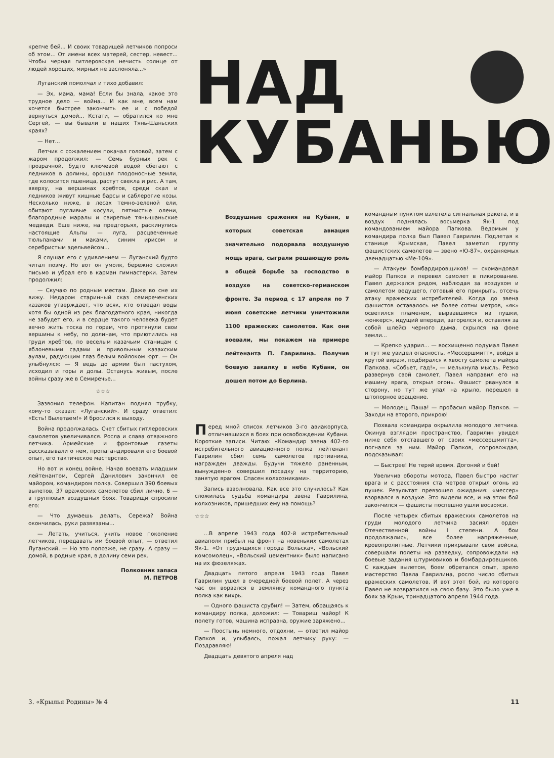крепче бей... И своих товарищей летчиков попроси об этом... От имени всех матерей, сестер, невест... Чтобы черная гитлеровская нечисть солнце от людей хороших, мирных не заслоняла...»
Луганский помолчал и тихо добавил:
— Эх, мама, мама! Если бы знала, какое это трудное дело — война... И как мне, всем нам хочется быстрее закончить ее и с победой вернуться домой... Кстати, — обратился ко мне Сергей, — вы бывали в наших Тянь-Шаньских краях?
— Нет...
Летчик с сожалением покачал головой, затем с жаром продолжил: — Семь бурных рек с прозрачной, будто ключевой водой сбегают с ледников в долины, орошая плодоносные земли, где колосится пшеница, растут свекла и рис. А там, вверху, на вершинах хребтов, среди скал и ледников живут хищные барсы и саблерогие козы. Несколько ниже, в лесах темно-зеленой ели, обитают пугливые косули, пятнистые олени, благородные маралы и свирепые тянь-шаньские медведи. Еще ниже, на предгорьях, раскинулись настоящие Альпы — луга, расцвеченные тюльпанами и маками, синим ирисом и серебристым эдельвейсом...
Я слушал его с удивлением — Луганский будто читал поэму. Но вот он умолк, бережно сложил письмо и убрал его в карман гимнастерки. Затем продолжил:
— Скучаю по родным местам. Даже во сне их вижу. Недаром старинный сказ семиреченских казаков утверждает, что всяк, кто отведал воды хотя бы одной из рек благодатного края, никогда не забудет его, и в сердце такого человека будет вечно жить тоска по горам, что протянули свои вершины к небу, по долинам, что приютились на груди хребтов, по веселым казачьим станицам с яблоневыми садами и привольным казахским аулам, радующим глаз белым войлоком юрт. — Он улыбнулся: — Я ведь до армии был пастухом, исходил и горы и долы. Останусь живым, после войны сразу же в Семиречье...
☆☆☆
Зазвонил телефон. Капитан поднял трубку, кому-то сказал: «Луганский». И сразу ответил: «Есть! Вылетаем!» И бросился к выходу.
Война продолжалась. Счет сбитых гитлеровских самолетов увеличивался. Росла и слава отважного летчика. Армейские и фронтовые газеты рассказывали о нем, пропагандировали его боевой опыт, его тактическое мастерство.
Но вот и конец войне. Начав воевать младшим лейтенантом, Сергей Данилович закончил ее майором, командиром полка. Совершил 390 боевых вылетов, 37 вражеских самолетов сбил лично, 6 — в групповых воздушных боях. Товарищи спросили его:
— Что думаешь делать, Сережа? Война окончилась, руки развязаны...
— Летать, учиться, учить новое поколение летчиков, передавать им боевой опыт, — ответил Луганский. — Но это попозже, не сразу. А сразу — домой, в родные края, в долину семи рек.
Полковник запаса
М. ПЕТРОВ
НАД
КУБАНЬЮ
Воздушные сражения на Кубани, в которых советская авиация значительно подорвала воздушную мощь врага, сыграли решающую роль в общей борьбе за господство в воздухе на советско-германском фронте. За период с 17 апреля по 7 июня советские летчики уничтожили 1100 вражеских самолетов. Как они воевали, мы покажем на примере лейтенанта П. Гаврилина. Получив боевую закалку в небе Кубани, он дошел потом до Берлина.
Перед мной список летчиков 3-го авиакорпуса, отличившихся в боях при освобождении Кубани. Короткие записи. Читаю: «Командир звена 402-го истребительного авиационного полка лейтенант Гаврилин сбил семь самолетов противника, награжден дважды. Будучи тяжело раненным, вынужденно совершил посадку на территорию, занятую врагом. Спасен колхозниками».
Запись взволновала. Как все это случилось? Как сложилась судьба командира звена Гаврилина, колхозников, пришедших ему на помощь?
☆☆☆
...В апреле 1943 года 402-й истребительный авиаполк прибыл на фронт на новеньких самолетах Як-1. «От трудящихся города Вольска», «Вольский комсомолец», «Вольский цементник» было написано на их фюзеляжах.
Двадцать пятого апреля 1943 года Павел Гаврилин ушел в очередной боевой полет. А через час он ворвался в землянку командного пункта полка как вихрь.
— Одного фашиста срубил! — Затем, обращаясь к командиру полка, доложил: — Товарищ майор! К полету готов, машина исправна, оружие заряжено...
— Поостынь немного, отдохни, — ответил майор Папков и, улыбаясь, пожал летчику руку: — Поздравляю!
Двадцать девятого апреля над
командным пунктом взлетела сигнальная ракета, и в воздух поднялась восьмерка Як-1 под командованием майора Папкова. Ведомым у командира полка был Павел Гаврилин. Подлетая к станице Крымская, Павел заметил группу фашистских самолетов — звено «Ю-87», охраняемых двенадцатью «Ме-109».
— Атакуем бомбардировщиков! — скомандовал майор Папков и перевел самолет в пикирование. Павел держался рядом, наблюдая за воздухом и самолетом ведущего, готовый его прикрыть, отсечь атаку вражеских истребителей. Когда до звена фашистов оставалось не более сотни метров, «як» осветился пламенем, вырвавшимся из пушки, «юнкерс», идущий впереди, загорелся и, оставляя за собой шлейф черного дыма, скрылся на фоне земли...
— Крепко ударил... — восхищенно подумал Павел и тут же увидел опасность. «Мессершмитт», войдя в крутой вираж, подбирался к хвосту самолета майора Папкова. «Собьет, гад!», — мелькнула мысль. Резко развернув свой самолет, Павел направил его на машину врага, открыл огонь. Фашист рванулся в сторону, но тут же упал на крыло, перешел в штопорное вращение.
— Молодец, Паша! — пробасил майор Папков. — Заходи на второго, прикрою!
Похвала командира окрылила молодого летчика. Окинув взглядом пространство, Гаврилин увидел ниже себя отставшего от своих «мессершмитта», погнался за ним. Майор Папков, сопровождая, подсказывал:
— Быстрее! Не теряй время. Догоняй и бей!
Увеличив обороты мотора, Павел быстро настиг врага и с расстояния ста метров открыл огонь из пушек. Результат превзошел ожидания: «мессер» взорвался в воздухе. Это видели все, и на этом бой закончился — фашисты поспешно ушли восвояси.
После четырех сбитых вражеских самолетов на груди молодого летчика засиял орден Отечественной войны I степени. А бои продолжались, все более напряженные, кровопролитные. Летчики прикрывали свои войска, совершали полеты на разведку, сопровождали на боевые задания штурмовиков и бомбардировщиков. С каждым вылетом, боем обретался опыт, зрело мастерство Павла Гаврилина, росло число сбитых вражеских самолетов. И вот этот бой, из которого Павел не возвратился на свою базу. Это было уже в боях за Крым, тринадцатого апреля 1944 года.
3. «Крылья Родины» № 4 11